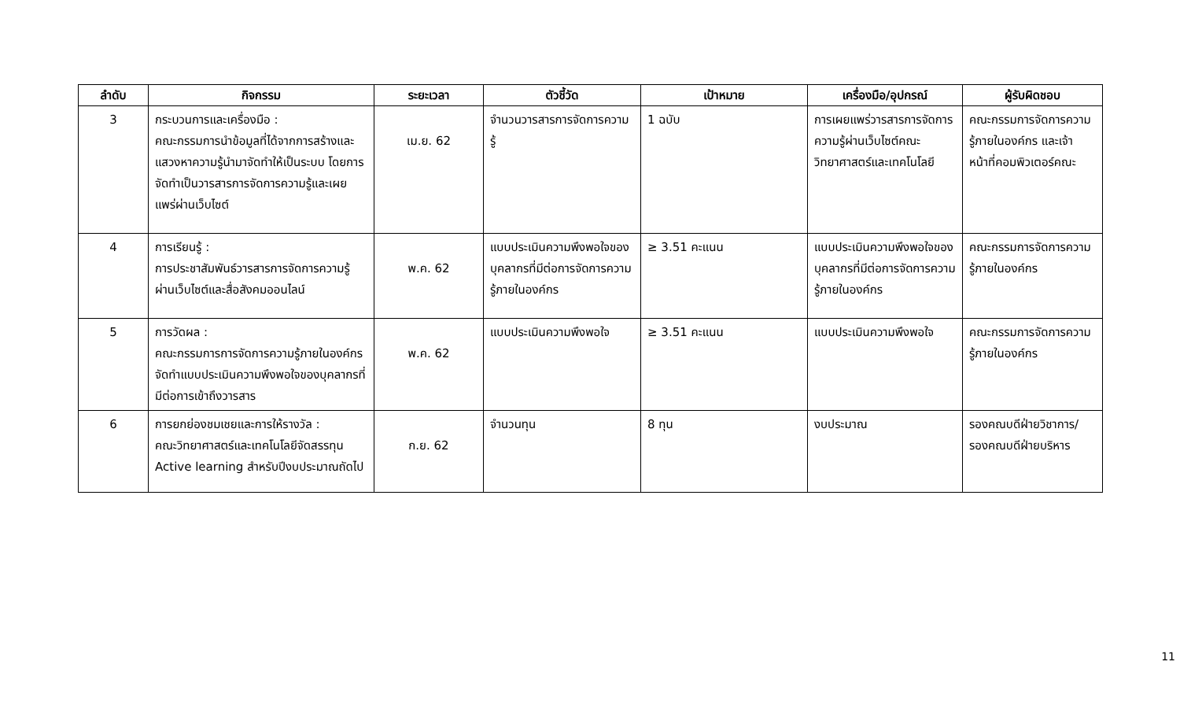| ลำดับ | กิจกรรม | ระยะเวลา | ตัวชี้วัด | เป้าหมาย | เครื่องมือ/อุปกรณ์ | ผู้รับผิดชอบ |
| --- | --- | --- | --- | --- | --- | --- |
| 3 | กระบวนการและเครื่องมือ : คณะกรรมการนำข้อมูลที่ได้จากการสร้างและแสวงหาความรู้นำมาจัดทำให้เป็นระบบ โดยการจัดทำเป็นวารสารการจัดการความรู้และเผยแพร่ผ่านเว็บไซต์ | เม.ย. 62 | จำนวนวารสารการจัดการความรู้ | 1 ฉบับ | การเผยแพร่วารสารการจัดการความรู้ผ่านเว็บไซต์คณะวิทยาศาสตร์และเทคโนโลยี | คณะกรรมการจัดการความรู้ภายในองค์กร และเจ้าหน้าที่คอมพิวเตอร์คณะ |
| 4 | การเรียนรู้ : การประชาสัมพันธ์วารสารการจัดการความรู้ผ่านเว็บไซต์และสื่อสังคมออนไลน์ | พ.ค. 62 | แบบประเมินความพึงพอใจของบุคลากรที่มีต่อการจัดการความรู้ภายในองค์กร | ≥ 3.51 คะแนน | แบบประเมินความพึงพอใจของบุคลากรที่มีต่อการจัดการความรู้ภายในองค์กร | คณะกรรมการจัดการความรู้ภายในองค์กร |
| 5 | การวัดผล : คณะกรรมการการจัดการความรู้ภายในองค์กรจัดทำแบบประเมินความพึงพอใจของบุคลากรที่มีต่อการเข้าถึงวารสาร | พ.ค. 62 | แบบประเมินความพึงพอใจ | ≥ 3.51 คะแนน | แบบประเมินความพึงพอใจ | คณะกรรมการจัดการความรู้ภายในองค์กร |
| 6 | การยกย่องชมเชยและการให้รางวัล : คณะวิทยาศาสตร์และเทคโนโลยีจัดสรรทุน Active learning สำหรับปีงบประมาณถัดไป | ก.ย. 62 | จำนวนทุน | 8 ทุน | งบประมาณ | รองคณบดีฝ่ายวิชาการ/รองคณบดีฝ่ายบริหาร |
11